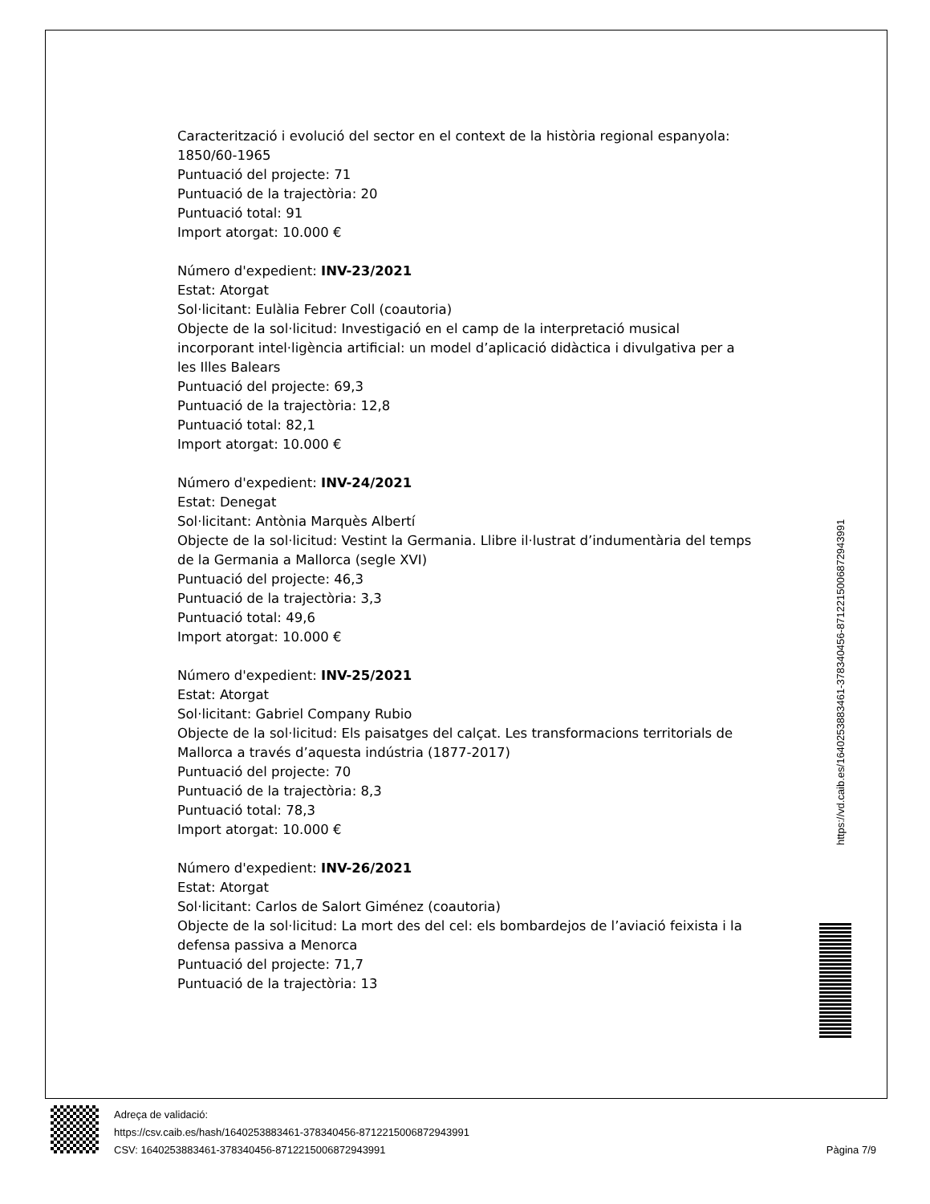Caracterització i evolució del sector en el context de la història regional espanyola: 1850/60-1965
Puntuació del projecte: 71
Puntuació de la trajectòria: 20
Puntuació total: 91
Import atorgat: 10.000 €
Número d'expedient: INV-23/2021
Estat: Atorgat
Sol·licitant: Eulàlia Febrer Coll (coautoria)
Objecte de la sol·licitud: Investigació en el camp de la interpretació musical incorporant intel·ligència artificial: un model d’aplicació didàctica i divulgativa per a les Illes Balears
Puntuació del projecte: 69,3
Puntuació de la trajectòria: 12,8
Puntuació total: 82,1
Import atorgat: 10.000 €
Número d'expedient: INV-24/2021
Estat: Denegat
Sol·licitant: Antònia Marquès Albertí
Objecte de la sol·licitud: Vestint la Germania. Llibre il·lustrat d’indumentària del temps de la Germania a Mallorca (segle XVI)
Puntuació del projecte: 46,3
Puntuació de la trajectòria: 3,3
Puntuació total: 49,6
Import atorgat: 10.000 €
Número d'expedient: INV-25/2021
Estat: Atorgat
Sol·licitant: Gabriel Company Rubio
Objecte de la sol·licitud: Els paisatges del calçat. Les transformacions territorials de Mallorca a través d’aquesta indústria (1877-2017)
Puntuació del projecte: 70
Puntuació de la trajectòria: 8,3
Puntuació total: 78,3
Import atorgat: 10.000 €
Número d'expedient: INV-26/2021
Estat: Atorgat
Sol·licitant: Carlos de Salort Giménez (coautoria)
Objecte de la sol·licitud: La mort des del cel: els bombardejos de l’aviació feixista i la defensa passiva a Menorca
Puntuació del projecte: 71,7
Puntuació de la trajectòria: 13
https://vd.caib.es/1640253883461-378340456-8712215006872943991
Adreça de validació:
https://csv.caib.es/hash/1640253883461-378340456-8712215006872943991
CSV: 1640253883461-378340456-8712215006872943991 Pàgina 7/9